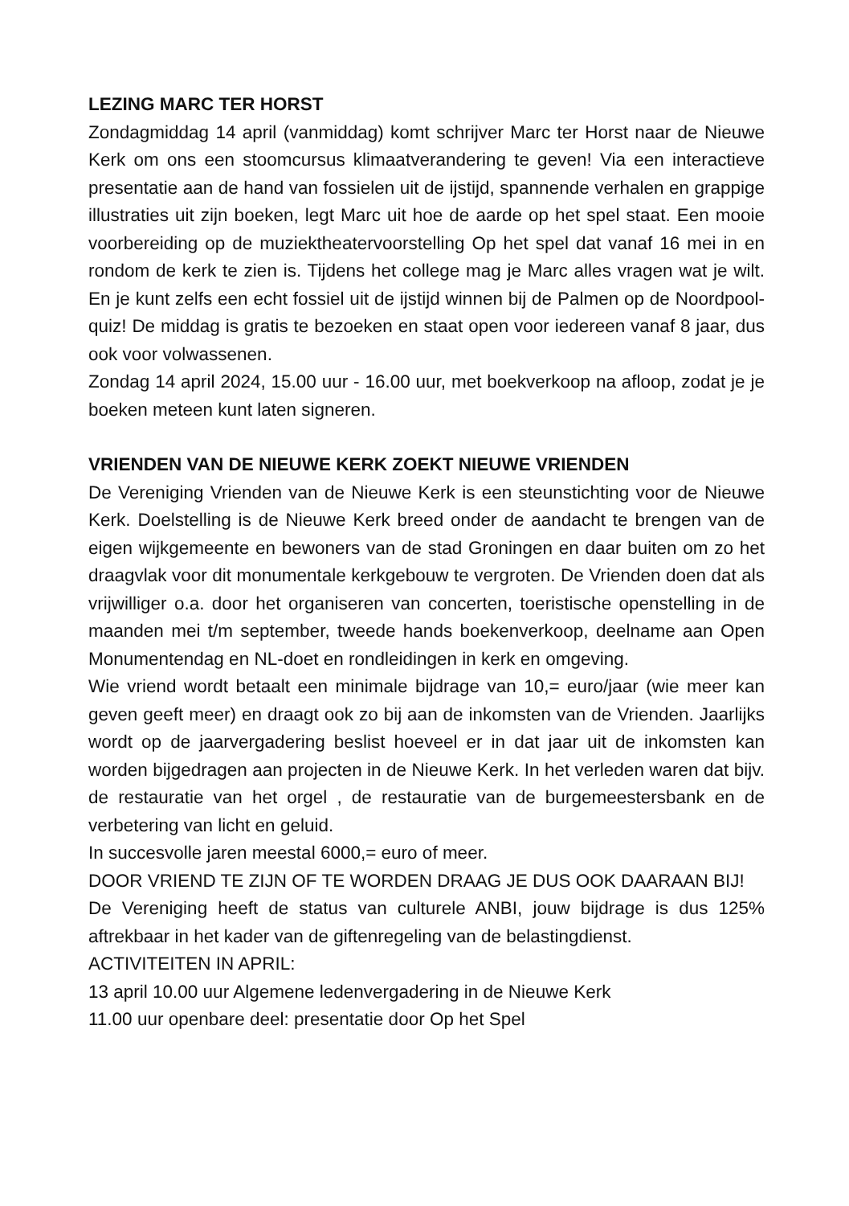LEZING MARC TER HORST
Zondagmiddag 14 april (vanmiddag) komt schrijver Marc ter Horst naar de Nieuwe Kerk om ons een stoomcursus klimaatverandering te geven! Via een interactieve presentatie aan de hand van fossielen uit de ijstijd, spannende verhalen en grappige illustraties uit zijn boeken, legt Marc uit hoe de aarde op het spel staat. Een mooie voorbereiding op de muziektheatervoorstelling Op het spel dat vanaf 16 mei in en rondom de kerk te zien is. Tijdens het college mag je Marc alles vragen wat je wilt. En je kunt zelfs een echt fossiel uit de ijstijd winnen bij de Palmen op de Noordpool-quiz! De middag is gratis te bezoeken en staat open voor iedereen vanaf 8 jaar, dus ook voor volwassenen.
Zondag 14 april 2024, 15.00 uur - 16.00 uur, met boekverkoop na afloop, zodat je je boeken meteen kunt laten signeren.
VRIENDEN VAN DE NIEUWE KERK ZOEKT NIEUWE VRIENDEN
De Vereniging Vrienden van de Nieuwe Kerk is een steunstichting voor de Nieuwe Kerk. Doelstelling is de Nieuwe Kerk breed onder de aandacht te brengen van de eigen wijkgemeente en bewoners van de stad Groningen en daar buiten om zo het draagvlak voor dit monumentale kerkgebouw te vergroten. De Vrienden doen dat als vrijwilliger o.a. door het organiseren van concerten, toeristische openstelling in de maanden mei t/m september, tweede hands boekenverkoop, deelname aan Open Monumentendag en NL-doet en rondleidingen in kerk en omgeving.
Wie vriend wordt betaalt een minimale bijdrage van 10,= euro/jaar (wie meer kan geven geeft meer) en draagt ook zo bij aan de inkomsten van de Vrienden. Jaarlijks wordt op de jaarvergadering beslist hoeveel er in dat jaar uit de inkomsten kan worden bijgedragen aan projecten in de Nieuwe Kerk. In het verleden waren dat bijv. de restauratie van het orgel , de restauratie van de burgemeestersbank en de verbetering van licht en geluid.
In succesvolle jaren meestal 6000,= euro of meer.
DOOR VRIEND TE ZIJN OF TE WORDEN DRAAG JE DUS OOK DAARAAN BIJ!
De Vereniging heeft de status van culturele ANBI, jouw bijdrage is dus 125% aftrekbaar in het kader van de giftenregeling van de belastingdienst.
ACTIVITEITEN IN APRIL:
13 april 10.00 uur Algemene ledenvergadering in de Nieuwe Kerk
11.00 uur openbare deel: presentatie door Op het Spel